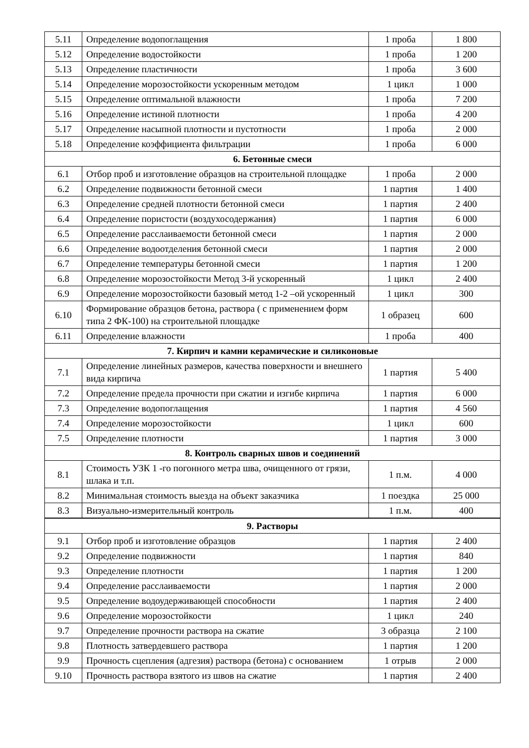| 5.11 | Определение водопоглащения | 1 проба | 1 800 |
| 5.12 | Определение водостойкости | 1 проба | 1 200 |
| 5.13 | Определение пластичности | 1 проба | 3 600 |
| 5.14 | Определение морозостойкости ускоренным методом | 1 цикл | 1 000 |
| 5.15 | Определение оптимальной влажности | 1 проба | 7 200 |
| 5.16 | Определение истиной плотности | 1 проба | 4 200 |
| 5.17 | Определение насыпной плотности и пустотности | 1 проба | 2 000 |
| 5.18 | Определение коэффициента фильтрации | 1 проба | 6 000 |
| 6. Бетонные смеси | | | |
| 6.1 | Отбор проб и изготовление образцов на строительной площадке | 1 проба | 2 000 |
| 6.2 | Определение подвижности бетонной смеси | 1 партия | 1 400 |
| 6.3 | Определение средней плотности бетонной смеси | 1 партия | 2 400 |
| 6.4 | Определение пористости (воздухосодержания) | 1 партия | 6 000 |
| 6.5 | Определение расслаиваемости бетонной смеси | 1 партия | 2 000 |
| 6.6 | Определение водоотделения бетонной смеси | 1 партия | 2 000 |
| 6.7 | Определение температуры бетонной смеси | 1 партия | 1 200 |
| 6.8 | Определение морозостойкости Метод 3-й ускоренный | 1 цикл | 2 400 |
| 6.9 | Определение морозостойкости базовый метод 1-2 –ой ускоренный | 1 цикл | 300 |
| 6.10 | Формирование образцов бетона, раствора ( с применением форм типа 2 ФК-100) на строительной площадке | 1 образец | 600 |
| 6.11 | Определение влажности | 1 проба | 400 |
| 7. Кирпич и камни керамические и силиконовые | | | |
| 7.1 | Определение линейных размеров, качества поверхности и внешнего вида кирпича | 1 партия | 5 400 |
| 7.2 | Определение предела прочности при сжатии и изгибе кирпича | 1 партия | 6 000 |
| 7.3 | Определение водопоглащения | 1 партия | 4 560 |
| 7.4 | Определение морозостойкости | 1 цикл | 600 |
| 7.5 | Определение плотности | 1 партия | 3 000 |
| 8. Контроль сварных швов и соединений | | | |
| 8.1 | Стоимость УЗК 1 -го погонного метра шва, очищенного от грязи, шлака и т.п. | 1 п.м. | 4 000 |
| 8.2 | Минимальная стоимость выезда на объект заказчика | 1 поездка | 25 000 |
| 8.3 | Визуально-измерительный контроль | 1 п.м. | 400 |
| 9. Растворы | | | |
| 9.1 | Отбор проб и изготовление образцов | 1 партия | 2 400 |
| 9.2 | Определение подвижности | 1 партия | 840 |
| 9.3 | Определение плотности | 1 партия | 1 200 |
| 9.4 | Определение расслаиваемости | 1 партия | 2 000 |
| 9.5 | Определение водоудерживающей способности | 1 партия | 2 400 |
| 9.6 | Определение морозостойкости | 1 цикл | 240 |
| 9.7 | Определение прочности раствора на сжатие | 3 образца | 2 100 |
| 9.8 | Плотность затвердевшего раствора | 1 партия | 1 200 |
| 9.9 | Прочность сцепления (адгезия) раствора (бетона) с основанием | 1 отрыв | 2 000 |
| 9.10 | Прочность раствора взятого из швов на сжатие | 1 партия | 2 400 |